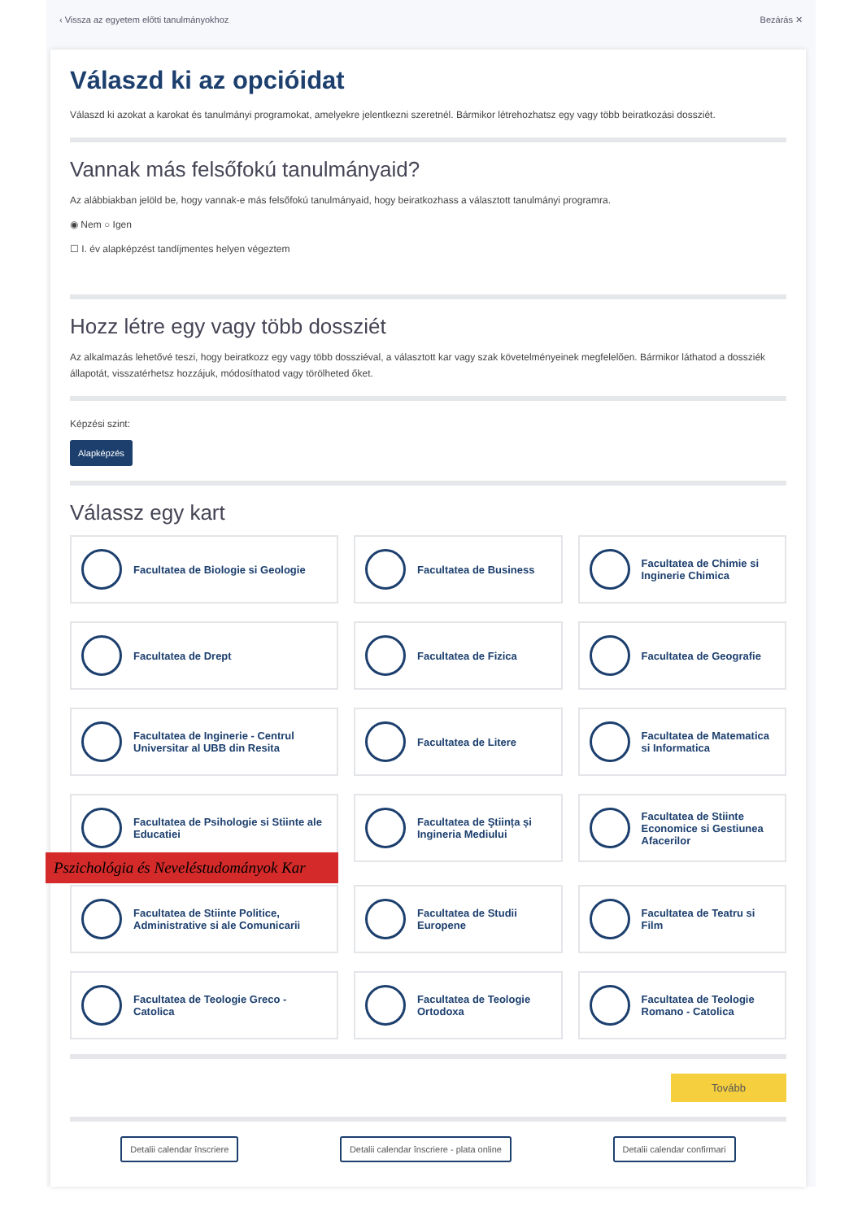‹ Vissza az egyetem előtti tanulmányokhoz Bezárás ✕
Válaszd ki az opcióidat
Válaszd ki azokat a karokat és tanulmányi programokat, amelyekre jelentkezni szeretnél. Bármikor létrehozhatsz egy vagy több beiratkozási dossziét.
Vannak más felsőfokú tanulmányaid?
Az alábbiakban jelöld be, hogy vannak-e más felsőfokú tanulmányaid, hogy beiratkozhass a választott tanulmányi programra.
◉ Nem ○ Igen
☐ I. év alapképzést tandíjmentes helyen végeztem
Hozz létre egy vagy több dossziét
Az alkalmazás lehetővé teszi, hogy beiratkozz egy vagy több dossziéval, a választott kar vagy szak követelményeinek megfelelően. Bármikor láthatod a dossziék állapotát, visszatérhetsz hozzájuk, módosíthatod vagy törölheted őket.
Képzési szint:
Alapképzés
Válassz egy kart
Facultatea de Biologie si Geologie
Facultatea de Business
Facultatea de Chimie si Inginerie Chimica
Facultatea de Drept
Facultatea de Fizica
Facultatea de Geografie
Facultatea de Inginerie - Centrul Universitar al UBB din Resita
Facultatea de Litere
Facultatea de Matematica si Informatica
Facultatea de Psihologie si Stiinte ale Educatiei
Pszichológia és Neveléstudományok Kar
Facultatea de Ştiința și Ingineria Mediului
Facultatea de Stiinte Economice si Gestiunea Afacerilor
Facultatea de Stiinte Politice, Administrative si ale Comunicarii
Facultatea de Studii Europene
Facultatea de Teatru si Film
Facultatea de Teologie Greco - Catolica
Facultatea de Teologie Ortodoxa
Facultatea de Teologie Romano - Catolica
Tovább
Detalii calendar înscriere Detalii calendar înscriere - plata online Detalii calendar confirmari